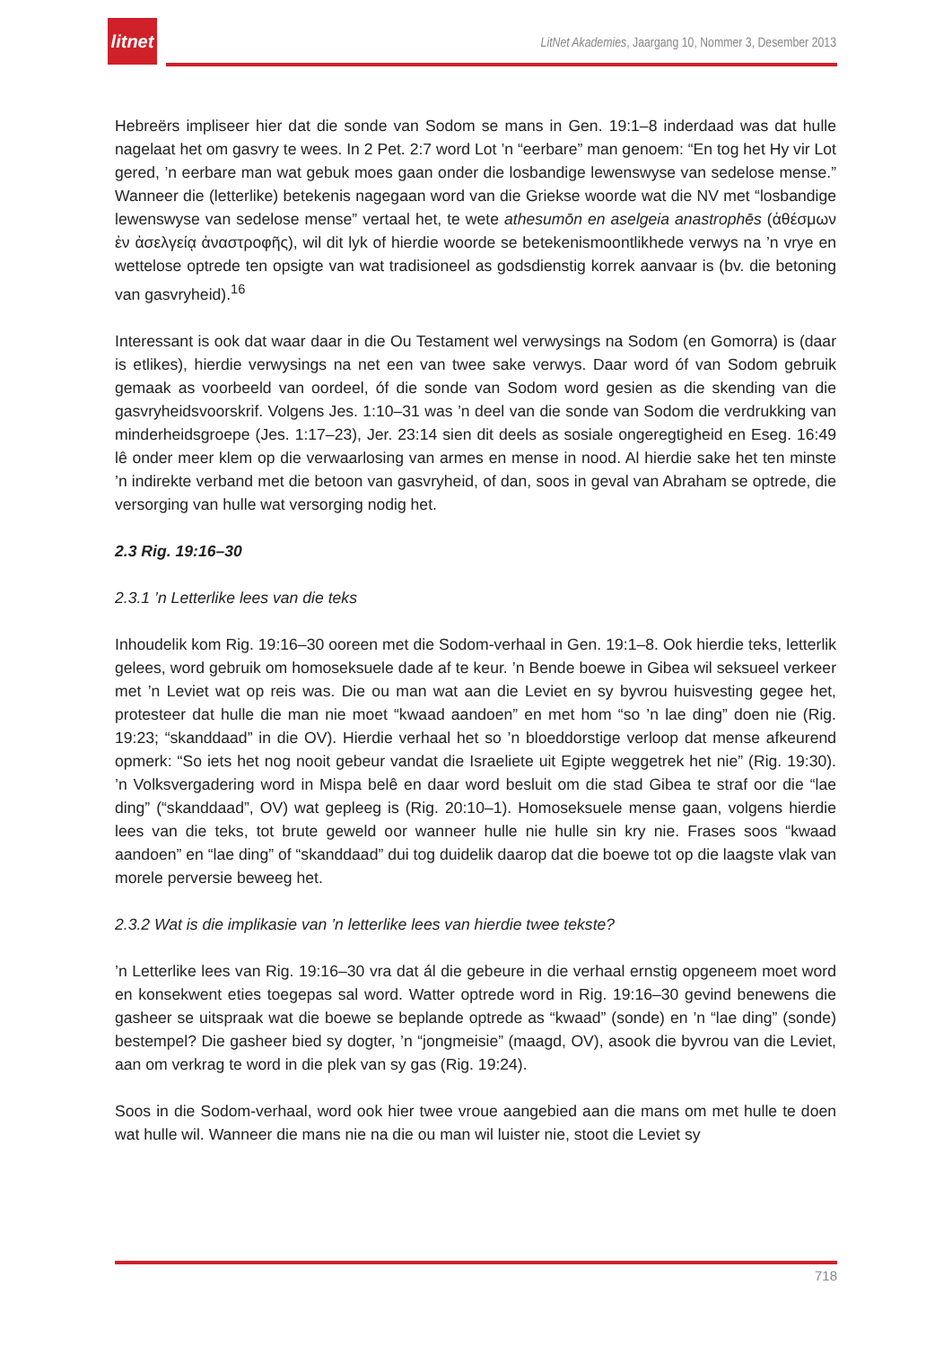litnet
LitNet Akademies, Jaargang 10, Nommer 3, Desember 2013
Hebreërs impliseer hier dat die sonde van Sodom se mans in Gen. 19:1–8 inderdaad was dat hulle nagelaat het om gasvry te wees. In 2 Pet. 2:7 word Lot ’n “eerbare” man genoem: “En tog het Hy vir Lot gered, ’n eerbare man wat gebuk moes gaan onder die losbandige lewenswyse van sedelose mense.” Wanneer die (letterlike) betekenis nagegaan word van die Griekse woorde wat die NV met “losbandige lewenswyse van sedelose mense” vertaal het, te wete athesumōn en aselgeia anastrophēs (ἀθέσμων ἐν ἀσελγείᾳ ἀναστροφῆς), wil dit lyk of hierdie woorde se betekenismoontlikhede verwys na ’n vrye en wettelose optrede ten opsigte van wat tradisioneel as godsdienstig korrek aanvaar is (bv. die betoning van gasvryheid).<sup>16</sup>
Interessant is ook dat waar daar in die Ou Testament wel verwysings na Sodom (en Gomorra) is (daar is etlikes), hierdie verwysings na net een van twee sake verwys. Daar word óf van Sodom gebruik gemaak as voorbeeld van oordeel, óf die sonde van Sodom word gesien as die skending van die gasvryheidsvoorskrif. Volgens Jes. 1:10–31 was ’n deel van die sonde van Sodom die verdrukking van minderheidsgroepe (Jes. 1:17–23), Jer. 23:14 sien dit deels as sosiale ongeregtigheid en Eseg. 16:49 lê onder meer klem op die verwaarlosing van armes en mense in nood. Al hierdie sake het ten minste ’n indirekte verband met die betoon van gasvryheid, of dan, soos in geval van Abraham se optrede, die versorging van hulle wat versorging nodig het.
2.3 Rig. 19:16–30
2.3.1 ’n Letterlike lees van die teks
Inhoudelik kom Rig. 19:16–30 ooreen met die Sodom-verhaal in Gen. 19:1–8. Ook hierdie teks, letterlik gelees, word gebruik om homoseksuele dade af te keur. ’n Bende boewe in Gibea wil seksueel verkeer met ’n Leviet wat op reis was. Die ou man wat aan die Leviet en sy byvrou huisvesting gegee het, protesteer dat hulle die man nie moet “kwaad aandoen” en met hom “so ’n lae ding” doen nie (Rig. 19:23; “skanddaad” in die OV). Hierdie verhaal het so ’n bloeddorstige verloop dat mense afkeurend opmerk: “So iets het nog nooit gebeur vandat die Israeliete uit Egipte weggetrek het nie” (Rig. 19:30). ’n Volksvergadering word in Mispa belê en daar word besluit om die stad Gibea te straf oor die “lae ding” (“skanddaad”, OV) wat gepleeg is (Rig. 20:10–1). Homoseksuele mense gaan, volgens hierdie lees van die teks, tot brute geweld oor wanneer hulle nie hulle sin kry nie. Frases soos “kwaad aandoen” en “lae ding” of “skanddaad” dui tog duidelik daarop dat die boewe tot op die laagste vlak van morele perversie beweeg het.
2.3.2 Wat is die implikasie van ’n letterlike lees van hierdie twee tekste?
’n Letterlike lees van Rig. 19:16–30 vra dat ál die gebeure in die verhaal ernstig opgeneem moet word en konsekwent eties toegepas sal word. Watter optrede word in Rig. 19:16–30 gevind benewens die gasheer se uitspraak wat die boewe se beplande optrede as “kwaad” (sonde) en ’n “lae ding” (sonde) bestempel? Die gasheer bied sy dogter, ’n “jongmeisie” (maagd, OV), asook die byvrou van die Leviet, aan om verkrag te word in die plek van sy gas (Rig. 19:24).
Soos in die Sodom-verhaal, word ook hier twee vroue aangebied aan die mans om met hulle te doen wat hulle wil. Wanneer die mans nie na die ou man wil luister nie, stoot die Leviet sy
718